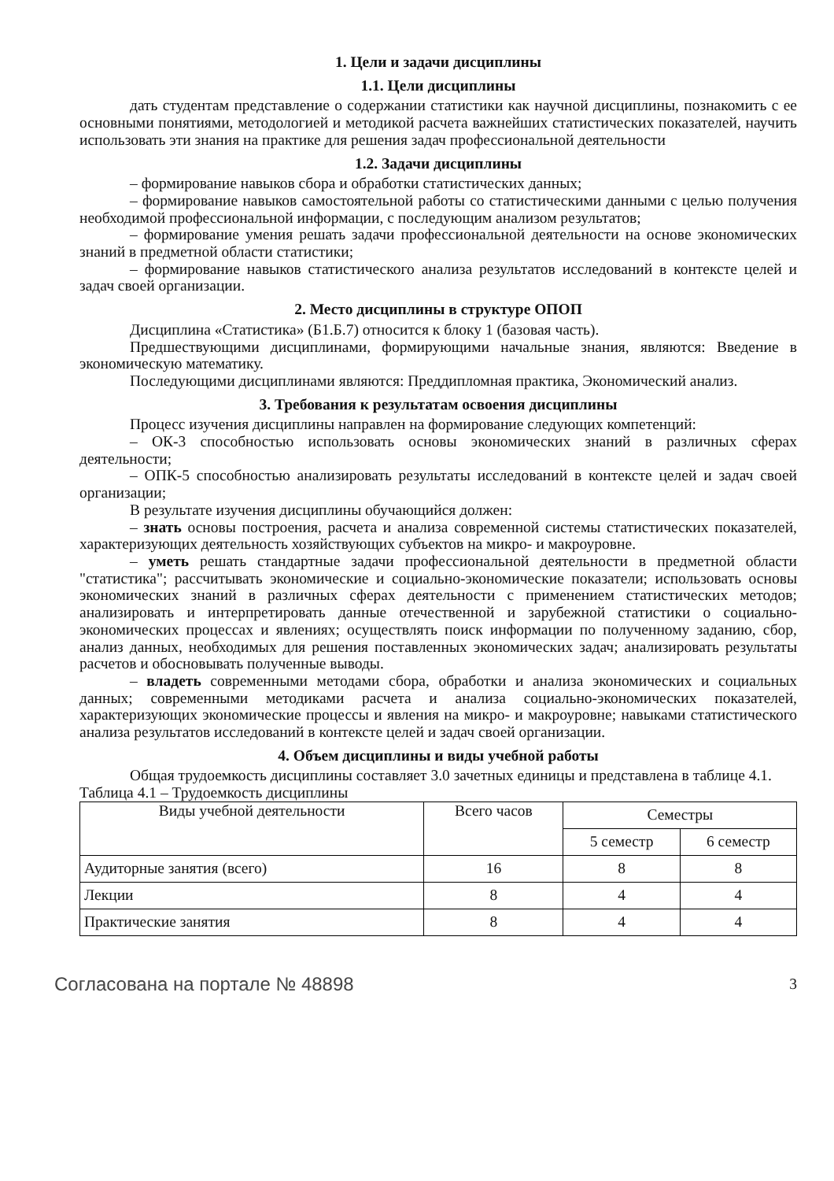1. Цели и задачи дисциплины
1.1. Цели дисциплины
дать студентам представление о содержании статистики как научной дисциплины, познакомить с ее основными понятиями, методологией и методикой расчета важнейших статистических показателей, научить использовать эти знания на практике для решения задач профессиональной деятельности
1.2. Задачи дисциплины
– формирование навыков сбора и обработки статистических данных;
– формирование навыков самостоятельной работы со статистическими данными с целью получения необходимой профессиональной информации, с последующим анализом результатов;
– формирование умения решать задачи профессиональной деятельности на основе экономических знаний в предметной области статистики;
– формирование навыков статистического анализа результатов исследований в контексте целей и задач своей организации.
2. Место дисциплины в структуре ОПОП
Дисциплина «Статистика» (Б1.Б.7) относится к блоку 1 (базовая часть).
Предшествующими дисциплинами, формирующими начальные знания, являются: Введение в экономическую математику.
Последующими дисциплинами являются: Преддипломная практика, Экономический анализ.
3. Требования к результатам освоения дисциплины
Процесс изучения дисциплины направлен на формирование следующих компетенций:
– ОК-3 способностью использовать основы экономических знаний в различных сферах деятельности;
– ОПК-5 способностью анализировать результаты исследований в контексте целей и задач своей организации;
В результате изучения дисциплины обучающийся должен:
– знать основы построения, расчета и анализа современной системы статистических показателей, характеризующих деятельность хозяйствующих субъектов на микро- и макроуровне.
– уметь решать стандартные задачи профессиональной деятельности в предметной области "статистика"; рассчитывать экономические и социально-экономические показатели; использовать основы экономических знаний в различных сферах деятельности с применением статистических методов; анализировать и интерпретировать данные отечественной и зарубежной статистики о социально-экономических процессах и явлениях; осуществлять поиск информации по полученному заданию, сбор, анализ данных, необходимых для решения поставленных экономических задач; анализировать результаты расчетов и обосновывать полученные выводы.
– владеть современными методами сбора, обработки и анализа экономических и социальных данных; современными методиками расчета и анализа социально-экономических показателей, характеризующих экономические процессы и явления на микро- и макроуровне; навыками статистического анализа результатов исследований в контексте целей и задач своей организации.
4. Объем дисциплины и виды учебной работы
Общая трудоемкость дисциплины составляет 3.0 зачетных единицы и представлена в таблице 4.1.
Таблица 4.1 – Трудоемкость дисциплины
| Виды учебной деятельности | Всего часов | Семестры | |
| --- | --- | --- | --- |
| | | 5 семестр | 6 семестр |
| Аудиторные занятия (всего) | 16 | 8 | 8 |
| Лекции | 8 | 4 | 4 |
| Практические занятия | 8 | 4 | 4 |
Согласована на портале № 48898 3